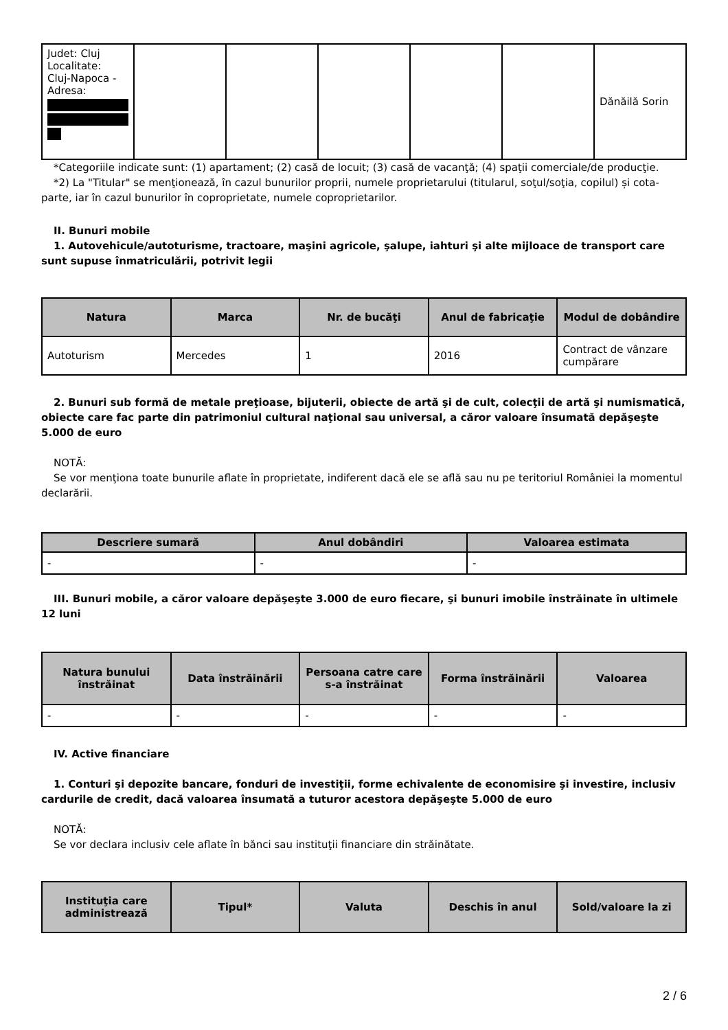| Judet: Cluj Localitate: Cluj-Napoca - Adresa: | | | | | | Dănăilă Sorin |
*Categoriile indicate sunt: (1) apartament; (2) casă de locuit; (3) casă de vacanţă; (4) spaţii comerciale/de producţie.
*2) La "Titular" se menţionează, în cazul bunurilor proprii, numele proprietarului (titularul, soţul/soţia, copilul) și cota-parte, iar în cazul bunurilor în coproprietate, numele coproprietarilor.
II. Bunuri mobile
1. Autovehicule/autoturisme, tractoare, maşini agricole, şalupe, iahturi şi alte mijloace de transport care sunt supuse înmatriculării, potrivit legii
| Natura | Marca | Nr. de bucăţi | Anul de fabricaţie | Modul de dobândire |
| --- | --- | --- | --- | --- |
| Autoturism | Mercedes | 1 | 2016 | Contract de vânzare cumpărare |
2. Bunuri sub formă de metale preţioase, bijuterii, obiecte de artă şi de cult, colecţii de artă şi numismatică, obiecte care fac parte din patrimoniul cultural naţional sau universal, a căror valoare însumată depăşeşte 5.000 de euro
NOTĂ:
Se vor menţiona toate bunurile aflate în proprietate, indiferent dacă ele se află sau nu pe teritoriul României la momentul declarării.
| Descriere sumară | Anul dobândiri | Valoarea estimata |
| --- | --- | --- |
| - | - | - |
III. Bunuri mobile, a căror valoare depăşeşte 3.000 de euro fiecare, şi bunuri imobile înstrăinate în ultimele 12 luni
| Natura bunului înstrăinat | Data înstrăinării | Persoana catre care s-a înstrăinat | Forma înstrăinării | Valoarea |
| --- | --- | --- | --- | --- |
| - | - | - | - | - |
IV. Active financiare
1. Conturi şi depozite bancare, fonduri de investiţii, forme echivalente de economisire şi investire, inclusiv cardurile de credit, dacă valoarea însumată a tuturor acestora depăşeşte 5.000 de euro
NOTĂ:
Se vor declara inclusiv cele aflate în bănci sau instituţii financiare din străinătate.
| Instituţia care administrează | Tipul* | Valuta | Deschis în anul | Sold/valoare la zi |
| --- | --- | --- | --- | --- |
2 / 6